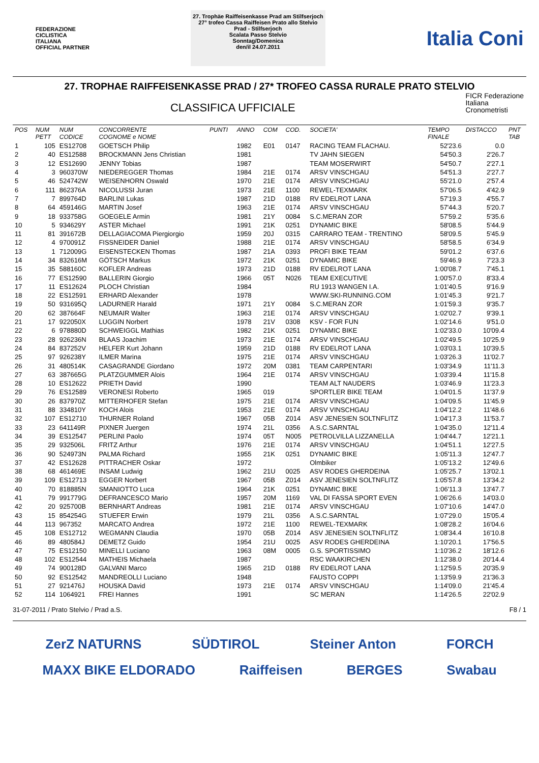FEDERAZIONE
CICLISTICA
ITALIANA
OFFICIAL PARTNER
27. Trophäe Raiffeisenkasse Prad am Stilfserjoch
27° trofeo Cassa Raiffeisen Prato allo Stelvio
Prad - Stilfserjoch
Scalata Passo Stelvio
Sonntag/Domenica
den/il 24.07.2011
Italia Coni
27. TROPHAE RAIFFEISENKASSE PRAD / 27* TROFEO CASSA RURALE PRATO STELVIO
FICR Federazione
Italiana
Cronometristi
CLASSIFICA UFFICIALE
| POS | NUM PETT | NUM CODICE | CONCORRENTE COGNOME e NOME | PUNTI | ANNO | COM | COD. | SOCIETA' | TEMPO FINALE | DISTACCO | PNT TAB |
| --- | --- | --- | --- | --- | --- | --- | --- | --- | --- | --- | --- |
| 1 | 105 | ES12708 | GOETSCH Philip | | 1982 | E01 | 0147 | RACING TEAM FLACHAU. | 52'23.6 | 0.0 | |
| 2 | 40 | ES12588 | BROCKMANN Jens Christian | | 1981 | | | TV JAHN SIEGEN | 54'50.3 | 2'26.7 | |
| 3 | 12 | ES12690 | JENNY Tobias | | 1987 | | | TEAM MOSERWIRT | 54'50.7 | 2'27.1 | |
| 4 | 3 | 960370W | NIEDEREGGER Thomas | | 1984 | 21E | 0174 | ARSV VINSCHGAU | 54'51.3 | 2'27.7 | |
| 5 | 46 | 524742W | WEISENHORN Oswald | | 1970 | 21E | 0174 | ARSV VINSCHGAU | 55'21.0 | 2'57.4 | |
| 6 | 111 | 862376A | NICOLUSSI Juran | | 1973 | 21E | 1100 | REWEL-TEXMARK | 57'06.5 | 4'42.9 | |
| 7 | 7 | 899764D | BARLINI Lukas | | 1987 | 21D | 0188 | RV EDELROT LANA | 57'19.3 | 4'55.7 | |
| 8 | 64 | 459146G | MARTIN Josef | | 1963 | 21E | 0174 | ARSV VINSCHGAU | 57'44.3 | 5'20.7 | |
| 9 | 18 | 933758G | GOEGELE Armin | | 1981 | 21Y | 0084 | S.C.MERAN ZOR | 57'59.2 | 5'35.6 | |
| 10 | 5 | 934629Y | ASTER Michael | | 1991 | 21K | 0251 | DYNAMIC BIKE | 58'08.5 | 5'44.9 | |
| 11 | 81 | 391672B | DELLAGIACOMA Piergiorgio | | 1959 | 20J | 0315 | CARRARO TEAM - TRENTINO | 58'09.5 | 5'45.9 | |
| 12 | 4 | 970091Z | FISSNEIDER Daniel | | 1988 | 21E | 0174 | ARSV VINSCHGAU | 58'58.5 | 6'34.9 | |
| 13 | 1 | 712009G | EISENSTECKEN Thomas | | 1987 | 21A | 0393 | PROFI BIKE TEAM | 59'01.2 | 6'37.6 | |
| 14 | 34 | 832616M | GÖTSCH Markus | | 1972 | 21K | 0251 | DYNAMIC BIKE | 59'46.9 | 7'23.3 | |
| 15 | 35 | 588160C | KOFLER Andreas | | 1973 | 21D | 0188 | RV EDELROT LANA | 1:00'08.7 | 7'45.1 | |
| 16 | 77 | ES12590 | BALLERIN Giorgio | | 1966 | 05T | N026 | TEAM EXECUTIVE | 1:00'57.0 | 8'33.4 | |
| 17 | 11 | ES12624 | PLOCH Christian | | 1984 | | | RU 1913 WANGEN I.A. | 1:01'40.5 | 9'16.9 | |
| 18 | 22 | ES12591 | ERHARD Alexander | | 1978 | | | WWW.SKI-RUNNING.COM | 1:01'45.3 | 9'21.7 | |
| 19 | 50 | 931695Q | LADURNER Harald | | 1971 | 21Y | 0084 | S.C.MERAN ZOR | 1:01'59.3 | 9'35.7 | |
| 20 | 62 | 387664F | NEUMAIR Walter | | 1963 | 21E | 0174 | ARSV VINSCHGAU | 1:02'02.7 | 9'39.1 | |
| 21 | 17 | 922050X | LUGGIN Norbert | | 1978 | 21V | 0308 | KSV - FOR FUN | 1:02'14.6 | 9'51.0 | |
| 22 | 6 | 978880D | SCHWEIGGL Mathias | | 1982 | 21K | 0251 | DYNAMIC BIKE | 1:02'33.0 | 10'09.4 | |
| 23 | 28 | 926236N | BLAAS Joachim | | 1973 | 21E | 0174 | ARSV VINSCHGAU | 1:02'49.5 | 10'25.9 | |
| 24 | 84 | 837252V | HELFER Kurt Johann | | 1959 | 21D | 0188 | RV EDELROT LANA | 1:03'03.1 | 10'39.5 | |
| 25 | 97 | 926238Y | ILMER Marina | | 1975 | 21E | 0174 | ARSV VINSCHGAU | 1:03'26.3 | 11'02.7 | |
| 26 | 31 | 480514K | CASAGRANDE Giordano | | 1972 | 20M | 0381 | TEAM CARPENTARI | 1:03'34.9 | 11'11.3 | |
| 27 | 63 | 387665G | PLATZGUMMER Alois | | 1964 | 21E | 0174 | ARSV VINSCHGAU | 1:03'39.4 | 11'15.8 | |
| 28 | 10 | ES12622 | PRIETH David | | 1990 | | | TEAM ALT NAUDERS | 1:03'46.9 | 11'23.3 | |
| 29 | 76 | ES12589 | VERONESI Roberto | | 1965 | 019 | | SPORTLER BIKE TEAM | 1:04'01.5 | 11'37.9 | |
| 30 | 26 | 837970Z | MITTERHOFER Stefan | | 1975 | 21E | 0174 | ARSV VINSCHGAU | 1:04'09.5 | 11'45.9 | |
| 31 | 88 | 334810Y | KOCH Alois | | 1953 | 21E | 0174 | ARSV VINSCHGAU | 1:04'12.2 | 11'48.6 | |
| 32 | 107 | ES12710 | THURNER Roland | | 1967 | 05B | Z014 | ASV JENESIEN SOLTNFLITZ | 1:04'17.3 | 11'53.7 | |
| 33 | 23 | 641149R | PIXNER Juergen | | 1974 | 21L | 0356 | A.S.C.SARNTAL | 1:04'35.0 | 12'11.4 | |
| 34 | 39 | ES12547 | PERLINI Paolo | | 1974 | 05T | N005 | PETROLVILLA LIZZANELLA | 1:04'44.7 | 12'21.1 | |
| 35 | 29 | 932506L | FRITZ Arthur | | 1976 | 21E | 0174 | ARSV VINSCHGAU | 1:04'51.1 | 12'27.5 | |
| 36 | 90 | 524973N | PALMA Richard | | 1955 | 21K | 0251 | DYNAMIC BIKE | 1:05'11.3 | 12'47.7 | |
| 37 | 42 | ES12628 | PITTRACHER Oskar | | 1972 | | | Olmbiker | 1:05'13.2 | 12'49.6 | |
| 38 | 68 | 461469E | INSAM Ludwig | | 1962 | 21U | 0025 | ASV RODES GHERDEINA | 1:05'25.7 | 13'02.1 | |
| 39 | 109 | ES12713 | EGGER Norbert | | 1967 | 05B | Z014 | ASV JENESIEN SOLTNFLITZ | 1:05'57.8 | 13'34.2 | |
| 40 | 70 | 818885N | SMANIOTTO Luca | | 1964 | 21K | 0251 | DYNAMIC BIKE | 1:06'11.3 | 13'47.7 | |
| 41 | 79 | 991779G | DEFRANCESCO Mario | | 1957 | 20M | 1169 | VAL DI FASSA SPORT EVEN | 1:06'26.6 | 14'03.0 | |
| 42 | 20 | 925700B | BERNHART Andreas | | 1981 | 21E | 0174 | ARSV VINSCHGAU | 1:07'10.6 | 14'47.0 | |
| 43 | 15 | 854254G | STUEFER Erwin | | 1979 | 21L | 0356 | A.S.C.SARNTAL | 1:07'29.0 | 15'05.4 | |
| 44 | 113 | 967352 | MARCATO Andrea | | 1972 | 21E | 1100 | REWEL-TEXMARK | 1:08'28.2 | 16'04.6 | |
| 45 | 108 | ES12712 | WEGMANN Claudia | | 1970 | 05B | Z014 | ASV JENESIEN SOLTNFLITZ | 1:08'34.4 | 16'10.8 | |
| 46 | 89 | 480584J | DEMETZ Guido | | 1954 | 21U | 0025 | ASV RODES GHERDEINA | 1:10'20.1 | 17'56.5 | |
| 47 | 75 | ES12150 | MINELLI Luciano | | 1963 | 08M | 0005 | G.S. SPORTISSIMO | 1:10'36.2 | 18'12.6 | |
| 48 | 102 | ES12544 | MATHEIS Michaela | | 1987 | | | RSC WAAKIRCHEN | 1:12'38.0 | 20'14.4 | |
| 49 | 74 | 900128D | GALVANI Marco | | 1965 | 21D | 0188 | RV EDELROT LANA | 1:12'59.5 | 20'35.9 | |
| 50 | 92 | ES12542 | MANDREOLLI Luciano | | 1948 | | | FAUSTO COPPI | 1:13'59.9 | 21'36.3 | |
| 51 | 27 | 921476J | HOUSKA David | | 1973 | 21E | 0174 | ARSV VINSCHGAU | 1:14'09.0 | 21'45.4 | |
| 52 | 114 | 1064921 | FREI Hannes | | 1991 | | | SC MERAN | 1:14'26.5 | 22'02.9 | |
31-07-2011 / Prato Stelvio / Prad a.S. F8 / 1
ZerZ NATURNS SÜDTIROL Steiner Anton FORCH MAXX BIKE ELDORADO Raiffeisen BERGES Swabau